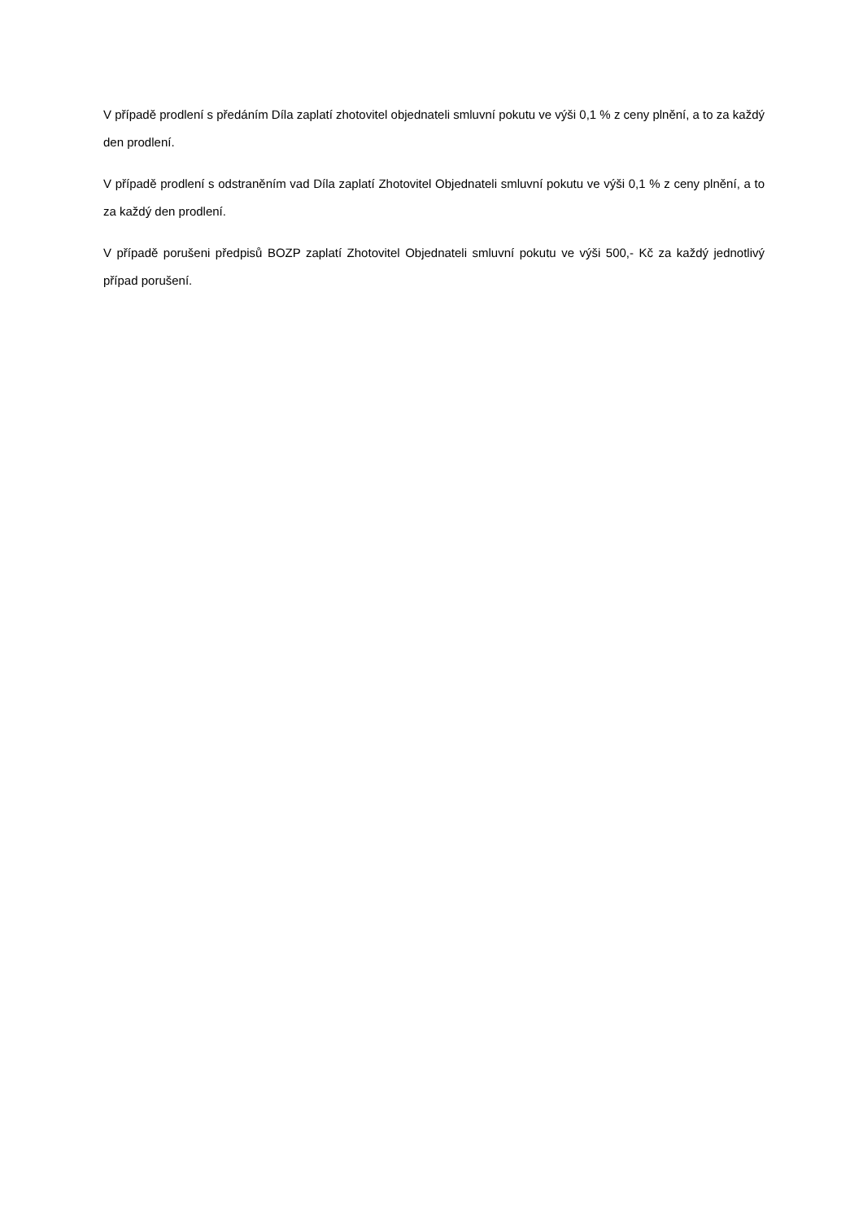V případě prodlení s předáním Díla zaplatí zhotovitel objednateli smluvní pokutu ve výši 0,1 % z ceny plnění, a to za každý den prodlení.
V případě prodlení s odstraněním vad Díla zaplatí Zhotovitel Objednateli smluvní pokutu ve výši 0,1 % z ceny plnění, a to za každý den prodlení.
V případě porušeni předpisů BOZP zaplatí Zhotovitel Objednateli smluvní pokutu ve výši 500,- Kč za každý jednotlivý případ porušení.